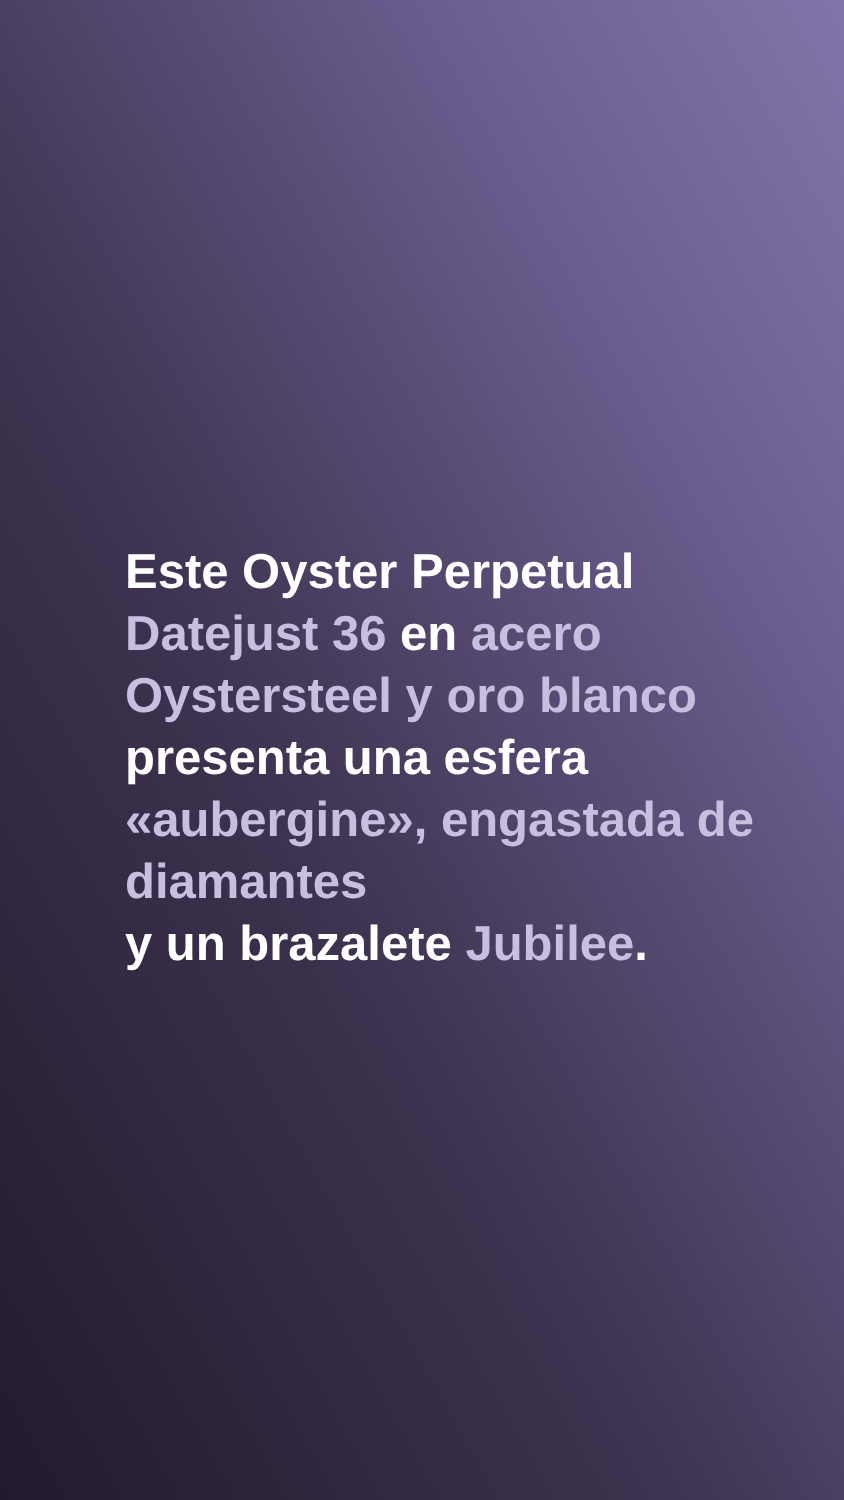Este Oyster Perpetual
Datejust 36 en acero Oystersteel y oro blanco
presenta una esfera «aubergine», engastada de diamantes
y un brazalete Jubilee.